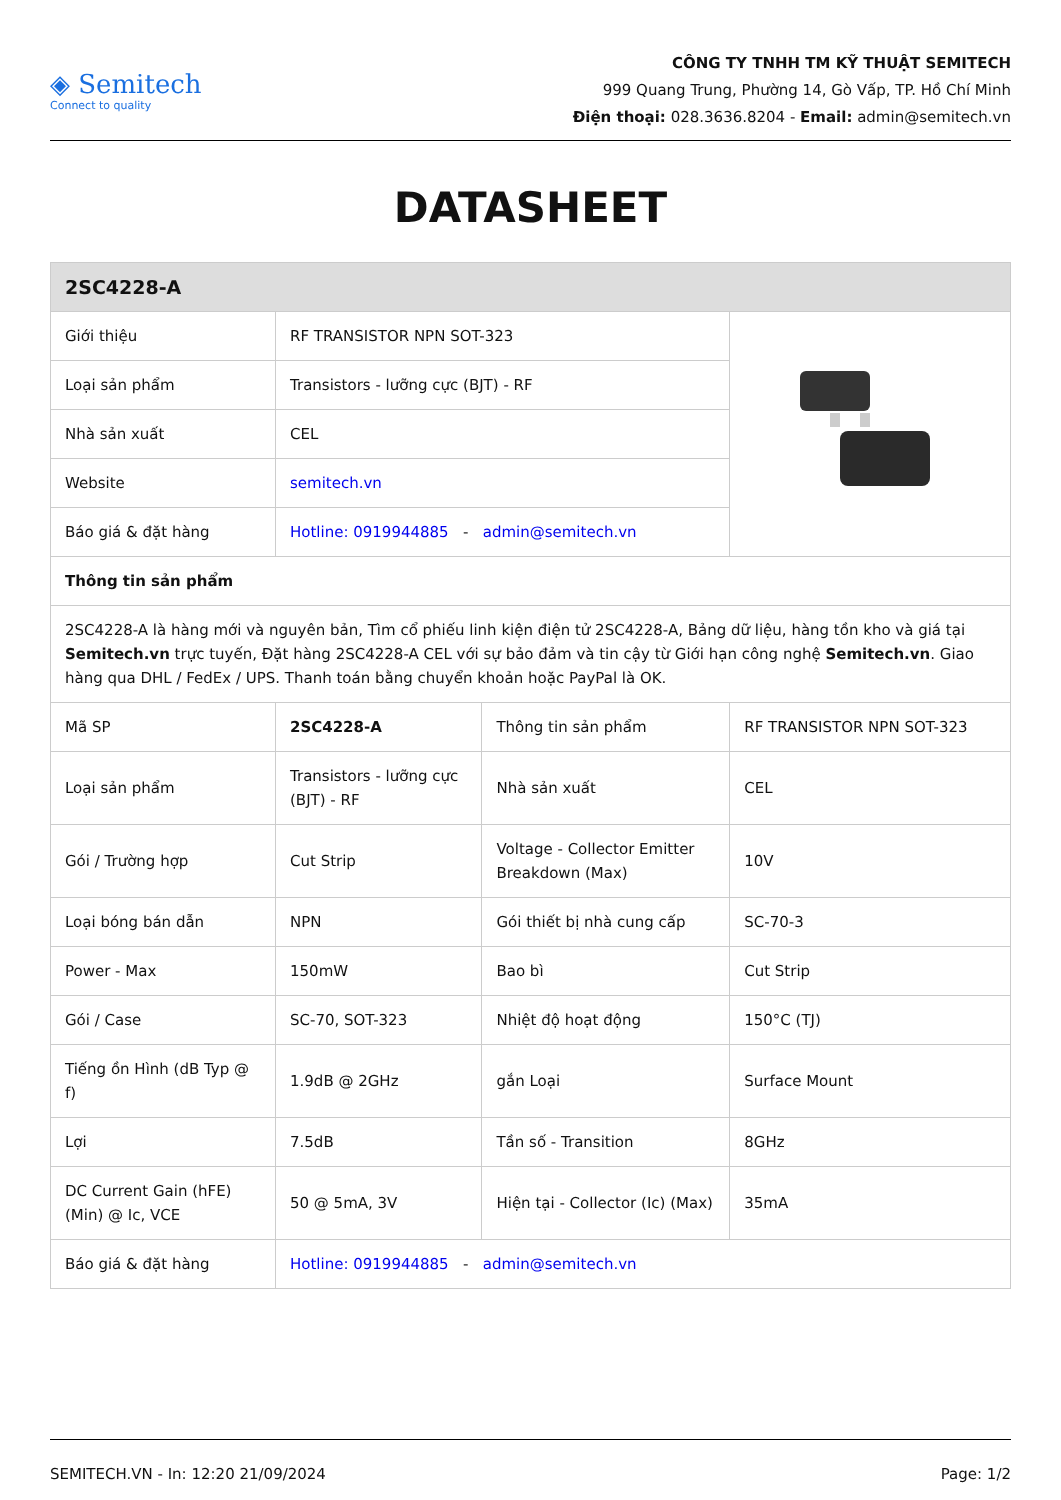◈ Semitech
Connect to quality
CÔNG TY TNHH TM KỸ THUẬT SEMITECH
999 Quang Trung, Phường 14, Gò Vấp, TP. Hồ Chí Minh
Điện thoại: 028.3636.8204 - Email: admin@semitech.vn
DATASHEET
| 2SC4228-A | | | |
| Giới thiệu | RF TRANSISTOR NPN SOT-323 | | |
| Loại sản phẩm | Transistors - lưỡng cực (BJT) - RF | | |
| Nhà sản xuất | CEL | | |
| Website | semitech.vn | | |
| Báo giá & đặt hàng | Hotline: 0919944885 - admin@semitech.vn | | |
| Thông tin sản phẩm | | | |
| 2SC4228-A là hàng mới và nguyên bản, Tìm cổ phiếu linh kiện điện tử 2SC4228-A, Bảng dữ liệu, hàng tồn kho và giá tại Semitech.vn trực tuyến, Đặt hàng 2SC4228-A CEL với sự bảo đảm và tin cậy từ Giới hạn công nghệ Semitech.vn . Giao hàng qua DHL / FedEx / UPS. Thanh toán bằng chuyển khoản hoặc PayPal là OK. | | | |
| Mã SP | 2SC4228-A | Thông tin sản phẩm | RF TRANSISTOR NPN SOT-323 |
| Loại sản phẩm | Transistors - lưỡng cực (BJT) - RF | Nhà sản xuất | CEL |
| Gói / Trường hợp | Cut Strip | Voltage - Collector Emitter Breakdown (Max) | 10V |
| Loại bóng bán dẫn | NPN | Gói thiết bị nhà cung cấp | SC-70-3 |
| Power - Max | 150mW | Bao bì | Cut Strip |
| Gói / Case | SC-70, SOT-323 | Nhiệt độ hoạt động | 150°C (TJ) |
| Tiếng ồn Hình (dB Typ @ f) | 1.9dB @ 2GHz | gắn Loại | Surface Mount |
| Lợi | 7.5dB | Tần số - Transition | 8GHz |
| DC Current Gain (hFE) (Min) @ Ic, VCE | 50 @ 5mA, 3V | Hiện tại - Collector (Ic) (Max) | 35mA |
| Báo giá & đặt hàng | Hotline: 0919944885 - admin@semitech.vn | | |
SEMITECH.VN - In: 12:20 21/09/2024 Page: 1/2